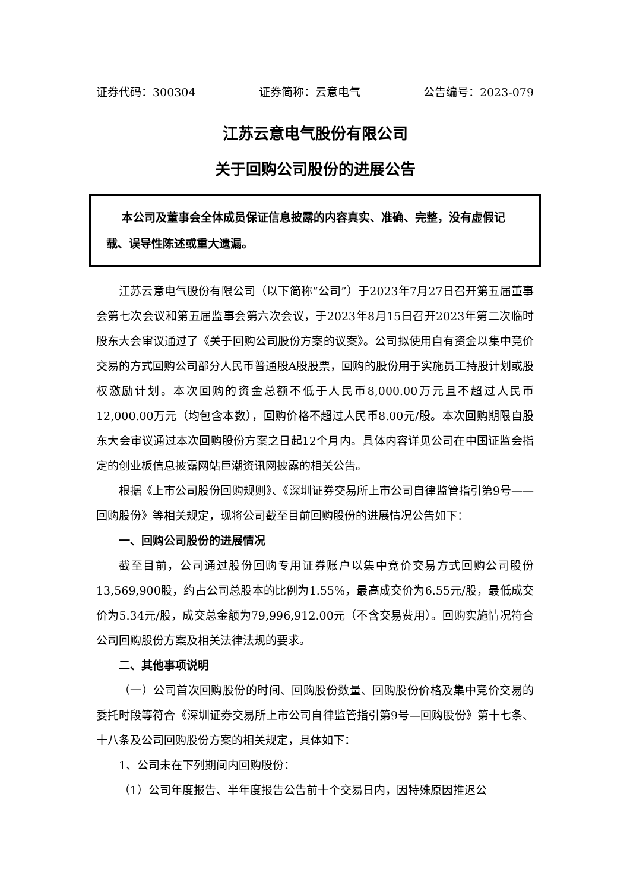证券代码：300304 证券简称：云意电气 公告编号：2023-079
江苏云意电气股份有限公司
关于回购公司股份的进展公告
本公司及董事会全体成员保证信息披露的内容真实、准确、完整，没有虚假记载、误导性陈述或重大遗漏。
江苏云意电气股份有限公司（以下简称“公司”）于2023年7月27日召开第五届董事会第七次会议和第五届监事会第六次会议，于2023年8月15日召开2023年第二次临时股东大会审议通过了《关于回购公司股份方案的议案》。公司拟使用自有资金以集中竞价交易的方式回购公司部分人民币普通股A股股票，回购的股份用于实施员工持股计划或股权激励计划。本次回购的资金总额不低于人民币8,000.00万元且不超过人民币12,000.00万元（均包含本数），回购价格不超过人民币8.00元/股。本次回购期限自股东大会审议通过本次回购股份方案之日起12个月内。具体内容详见公司在中国证监会指定的创业板信息披露网站巨潮资讯网披露的相关公告。
根据《上市公司股份回购规则》、《深圳证券交易所上市公司自律监管指引第9号——回购股份》等相关规定，现将公司截至目前回购股份的进展情况公告如下：
一、回购公司股份的进展情况
截至目前，公司通过股份回购专用证券账户以集中竞价交易方式回购公司股份13,569,900股，约占公司总股本的比例为1.55%，最高成交价为6.55元/股，最低成交价为5.34元/股，成交总金额为79,996,912.00元（不含交易费用）。回购实施情况符合公司回购股份方案及相关法律法规的要求。
二、其他事项说明
（一）公司首次回购股份的时间、回购股份数量、回购股份价格及集中竞价交易的委托时段等符合《深圳证券交易所上市公司自律监管指引第9号—回购股份》第十七条、十八条及公司回购股份方案的相关规定，具体如下：
1、公司未在下列期间内回购股份：
（1）公司年度报告、半年度报告公告前十个交易日内，因特殊原因推迟公